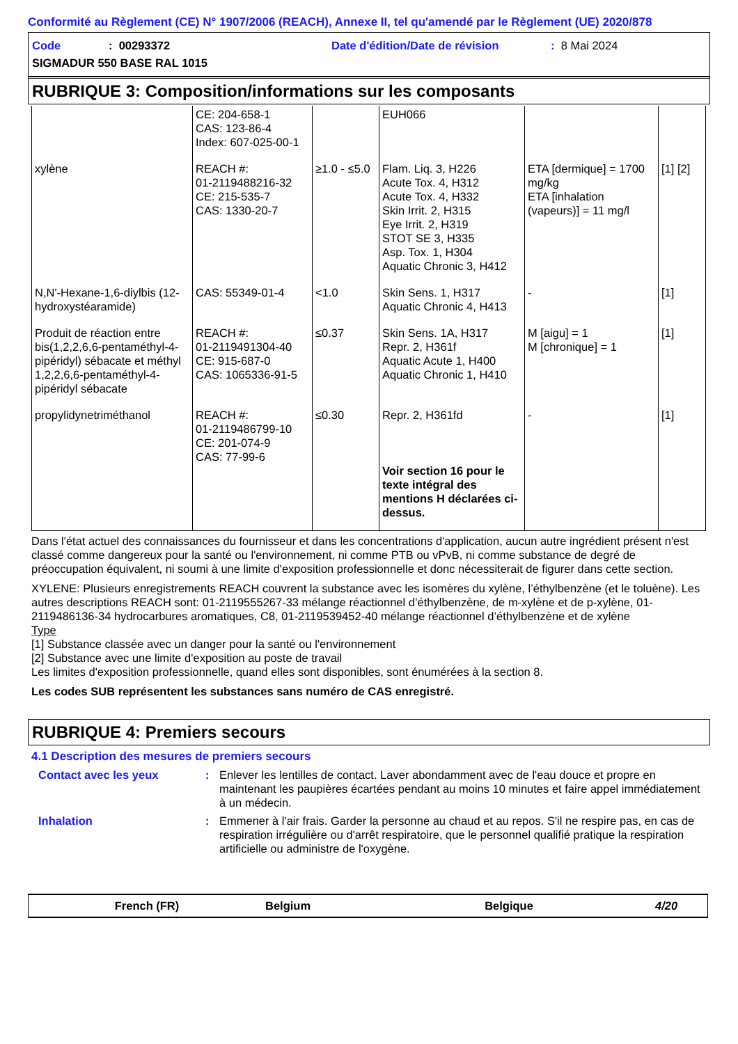Conformité au Règlement (CE) N° 1907/2006 (REACH), Annexe II, tel qu'amendé par le Règlement (UE) 2020/878
Code: 00293372 Date d'édition/Date de révision: 8 Mai 2024
SIGMADUR 550 BASE RAL 1015
RUBRIQUE 3: Composition/informations sur les composants
| | CE: 204-658-1 CAS: 123-86-4 Index: 607-025-00-1 | | EUH066 | | |
| xylène | REACH #: 01-2119488216-32 CE: 215-535-7 CAS: 1330-20-7 | ≥1.0 - ≤5.0 | Flam. Liq. 3, H226 Acute Tox. 4, H312 Acute Tox. 4, H332 Skin Irrit. 2, H315 Eye Irrit. 2, H319 STOT SE 3, H335 Asp. Tox. 1, H304 Aquatic Chronic 3, H412 | ETA [dermique] = 1700 mg/kg ETA [inhalation (vapeurs)] = 11 mg/l | [1] [2] |
| N,N'-Hexane-1,6-diylbis (12-hydroxystéaramide) | CAS: 55349-01-4 | <1.0 | Skin Sens. 1, H317 Aquatic Chronic 4, H413 | - | [1] |
| Produit de réaction entre bis(1,2,2,6,6-pentaméthyl-4-pipéridyl) sébacate et méthyl 1,2,2,6,6-pentaméthyl-4-pipéridyl sébacate | REACH #: 01-2119491304-40 CE: 915-687-0 CAS: 1065336-91-5 | ≤0.37 | Skin Sens. 1A, H317 Repr. 2, H361f Aquatic Acute 1, H400 Aquatic Chronic 1, H410 | M [aigu] = 1 M [chronique] = 1 | [1] |
| propylidynetriméthanol | REACH #: 01-2119486799-10 CE: 201-074-9 CAS: 77-99-6 | ≤0.30 | Repr. 2, H361fd Voir section 16 pour le texte intégral des mentions H déclarées ci-dessus. | - | [1] |
Dans l'état actuel des connaissances du fournisseur et dans les concentrations d'application, aucun autre ingrédient présent n'est classé comme dangereux pour la santé ou l'environnement, ni comme PTB ou vPvB, ni comme substance de degré de préoccupation équivalent, ni soumi à une limite d'exposition professionnelle et donc nécessiterait de figurer dans cette section.
XYLENE: Plusieurs enregistrements REACH couvrent la substance avec les isomères du xylène, l’éthylbenzène (et le toluène). Les autres descriptions REACH sont: 01-2119555267-33 mélange réactionnel d’éthylbenzène, de m-xylène et de p-xylène, 01-2119486136-34 hydrocarbures aromatiques, C8, 01-2119539452-40 mélange réactionnel d’éthylbenzène et de xylène
Type
[1] Substance classée avec un danger pour la santé ou l'environnement
[2] Substance avec une limite d'exposition au poste de travail
Les limites d'exposition professionnelle, quand elles sont disponibles, sont énumérées à la section 8.
Les codes SUB représentent les substances sans numéro de CAS enregistré.
RUBRIQUE 4: Premiers secours
4.1 Description des mesures de premiers secours
Contact avec les yeux: Enlever les lentilles de contact. Laver abondamment avec de l'eau douce et propre en maintenant les paupières écartées pendant au moins 10 minutes et faire appel immédiatement à un médecin.
Inhalation: Emmener à l'air frais. Garder la personne au chaud et au repos. S'il ne respire pas, en cas de respiration irrégulière ou d'arrêt respiratoire, que le personnel qualifié pratique la respiration artificielle ou administre de l'oxygène.
French (FR) Belgium Belgique 4/20